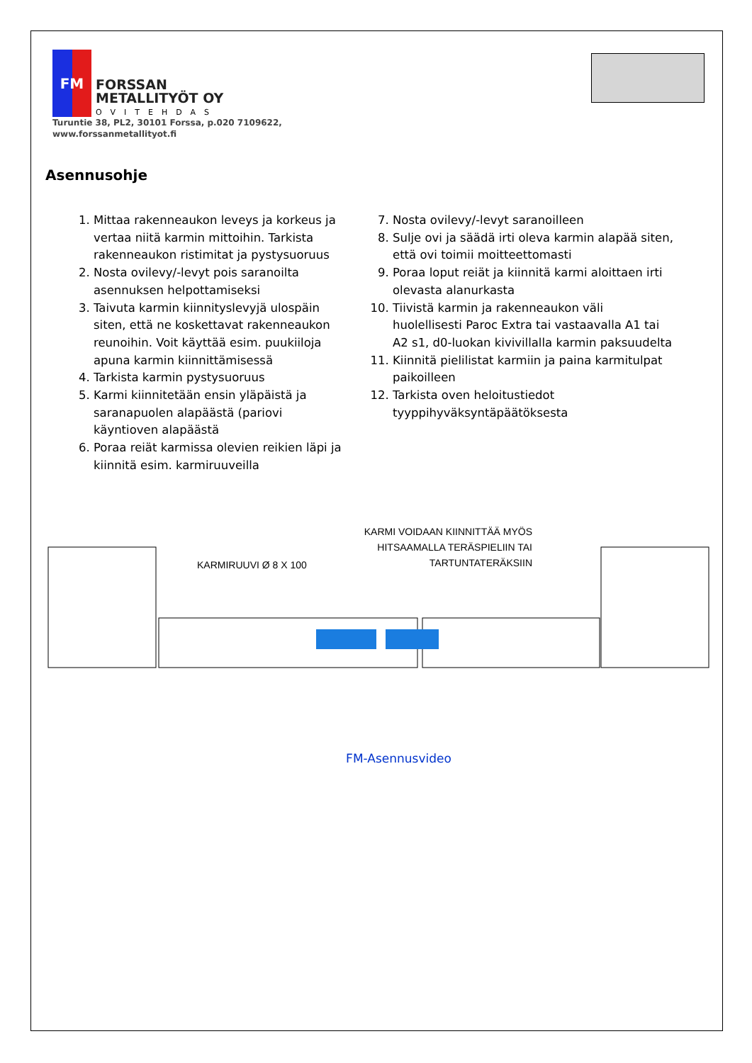FM
FORSSAN
METALLITYÖT OY
OVITEHDAS
Turuntie 38, PL2, 30101 Forssa, p.020 7109622,
www.forssanmetallityot.fi
Asennusohje
1. Mittaa rakenneaukon leveys ja korkeus ja vertaa niitä karmin mittoihin. Tarkista rakenneaukon ristimitat ja pystysuoruus
2. Nosta ovilevy/-levyt pois saranoilta asennuksen helpottamiseksi
3. Taivuta karmin kiinnityslevyjä ulospäin siten, että ne koskettavat rakenneaukon reunoihin. Voit käyttää esim. puukiiloja apuna karmin kiinnittämisessä
4. Tarkista karmin pystysuoruus
5. Karmi kiinnitetään ensin yläpäistä ja saranapuolen alapäästä (pariovi käyntioven alapäästä
6. Poraa reiät karmissa olevien reikien läpi ja kiinnitä esim. karmiruuveilla
7. Nosta ovilevy/-levyt saranoilleen
8. Sulje ovi ja säädä irti oleva karmin alapää siten, että ovi toimii moitteettomasti
9. Poraa loput reiät ja kiinnitä karmi aloittaen irti olevasta alanurkasta
10. Tiivistä karmin ja rakenneaukon väli huolellisesti Paroc Extra tai vastaavalla A1 tai A2 s1, d0-luokan kivivillalla karmin paksuudelta
11. Kiinnitä pielilistat karmiin ja paina karmitulpat paikoilleen
12. Tarkista oven heloitustiedot tyyppihyväksyntäpäätöksesta
KARMIRUUVI Ø 8 X 100
KARMI VOIDAAN KIINNITTÄÄ MYÖS
HITSAAMALLA TERÄSPIELIIN TAI
TARTUNTATERÄKSIIN
FM-Asennusvideo